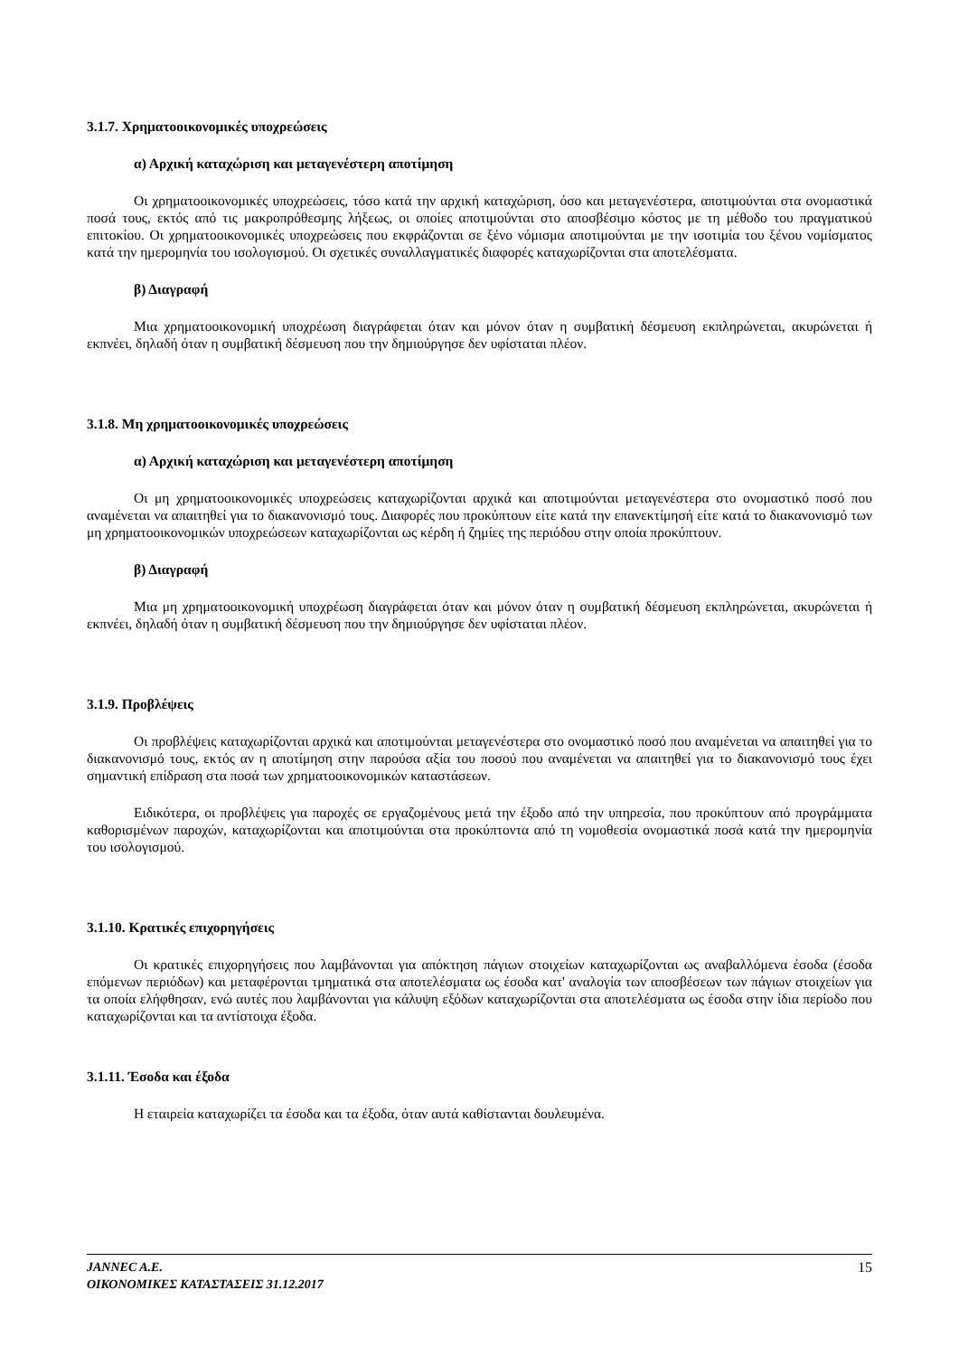3.1.7. Χρηματοοικονομικές υποχρεώσεις
α) Αρχική καταχώριση και μεταγενέστερη αποτίμηση
Οι χρηματοοικονομικές υποχρεώσεις, τόσο κατά την αρχική καταχώριση, όσο και μεταγενέστερα, αποτιμούνται στα ονομαστικά ποσά τους, εκτός από τις μακροπρόθεσμης λήξεως, οι οποίες αποτιμούνται στο αποσβέσιμο κόστος με τη μέθοδο του πραγματικού επιτοκίου. Οι χρηματοοικονομικές υποχρεώσεις που εκφράζονται σε ξένο νόμισμα αποτιμούνται με την ισοτιμία του ξένου νομίσματος κατά την ημερομηνία του ισολογισμού. Οι σχετικές συναλλαγματικές διαφορές καταχωρίζονται στα αποτελέσματα.
β) Διαγραφή
Μια χρηματοοικονομική υποχρέωση διαγράφεται όταν και μόνον όταν η συμβατική δέσμευση εκπληρώνεται, ακυρώνεται ή εκπνέει, δηλαδή όταν η συμβατική δέσμευση που την δημιούργησε δεν υφίσταται πλέον.
3.1.8. Μη χρηματοοικονομικές υποχρεώσεις
α) Αρχική καταχώριση και μεταγενέστερη αποτίμηση
Οι μη χρηματοοικονομικές υποχρεώσεις καταχωρίζονται αρχικά και αποτιμούνται μεταγενέστερα στο ονομαστικό ποσό που αναμένεται να απαιτηθεί για το διακανονισμό τους. Διαφορές που προκύπτουν είτε κατά την επανεκτίμησή είτε κατά το διακανονισμό των μη χρηματοοικονομικών υποχρεώσεων καταχωρίζονται ως κέρδη ή ζημίες της περιόδου στην οποία προκύπτουν.
β) Διαγραφή
Μια μη χρηματοοικονομική υποχρέωση διαγράφεται όταν και μόνον όταν η συμβατική δέσμευση εκπληρώνεται, ακυρώνεται ή εκπνέει, δηλαδή όταν η συμβατική δέσμευση που την δημιούργησε δεν υφίσταται πλέον.
3.1.9. Προβλέψεις
Οι προβλέψεις καταχωρίζονται αρχικά και αποτιμούνται μεταγενέστερα στο ονομαστικό ποσό που αναμένεται να απαιτηθεί για το διακανονισμό τους, εκτός αν η αποτίμηση στην παρούσα αξία του ποσού που αναμένεται να απαιτηθεί για το διακανονισμό τους έχει σημαντική επίδραση στα ποσά των χρηματοοικονομικών καταστάσεων.
Ειδικότερα, οι προβλέψεις για παροχές σε εργαζομένους μετά την έξοδο από την υπηρεσία, που προκύπτουν από προγράμματα καθορισμένων παροχών, καταχωρίζονται και αποτιμούνται στα προκύπτοντα από τη νομοθεσία ονομαστικά ποσά κατά την ημερομηνία του ισολογισμού.
3.1.10. Κρατικές επιχορηγήσεις
Οι κρατικές επιχορηγήσεις που λαμβάνονται για απόκτηση πάγιων στοιχείων καταχωρίζονται ως αναβαλλόμενα έσοδα (έσοδα επόμενων περιόδων) και μεταφέρονται τμηματικά στα αποτελέσματα ως έσοδα κατ' αναλογία των αποσβέσεων των πάγιων στοιχείων για τα οποία ελήφθησαν, ενώ αυτές που λαμβάνονται για κάλυψη εξόδων καταχωρίζονται στα αποτελέσματα ως έσοδα στην ίδια περίοδο που καταχωρίζονται και τα αντίστοιχα έξοδα.
3.1.11. Έσοδα και έξοδα
Η εταιρεία καταχωρίζει τα έσοδα και τα έξοδα, όταν αυτά καθίστανται δουλευμένα.
JANNEC A.E.
ΟΙΚΟΝΟΜΙΚΕΣ ΚΑΤΑΣΤΑΣΕΙΣ 31.12.2017
15